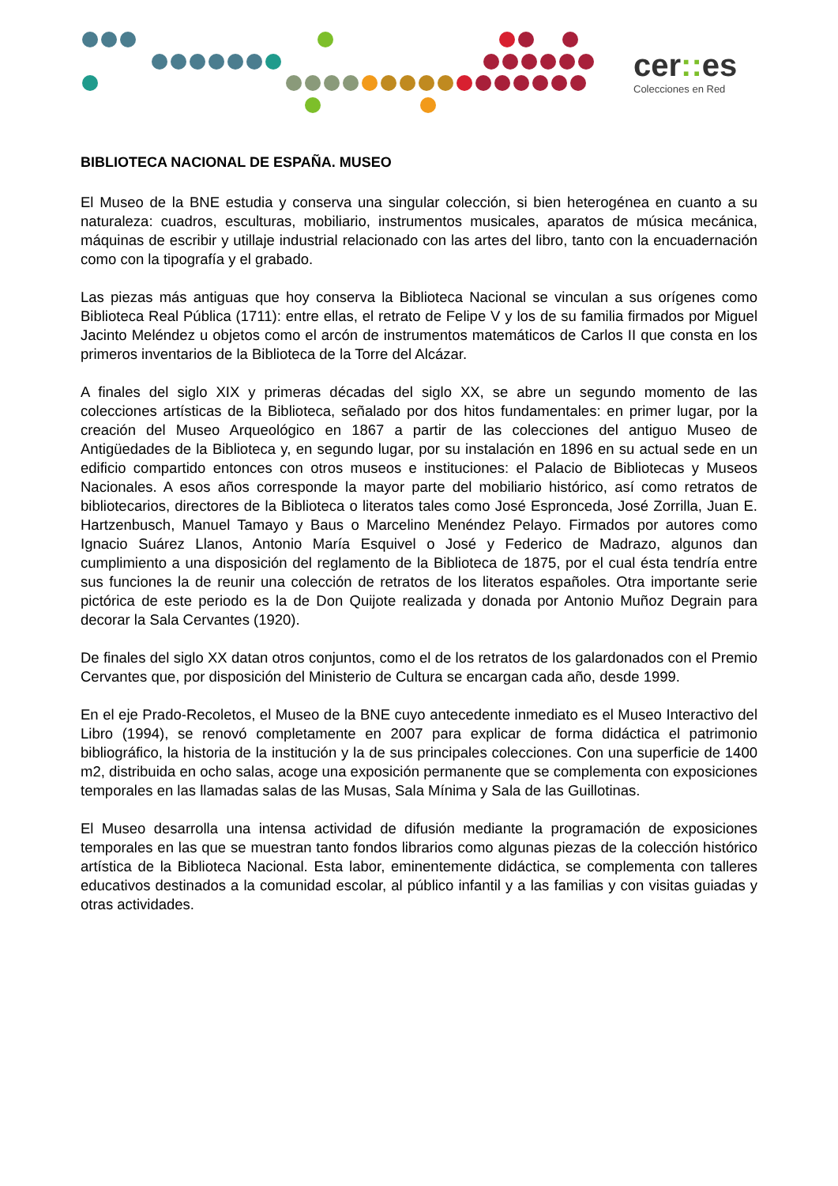cer:: es
Colecciones en Red
BIBLIOTECA NACIONAL DE ESPAÑA. MUSEO
El Museo de la BNE estudia y conserva una singular colección, si bien heterogénea en cuanto a su naturaleza: cuadros, esculturas, mobiliario, instrumentos musicales, aparatos de música mecánica, máquinas de escribir y utillaje industrial relacionado con las artes del libro, tanto con la encuadernación como con la tipografía y el grabado.
Las piezas más antiguas que hoy conserva la Biblioteca Nacional se vinculan a sus orígenes como Biblioteca Real Pública (1711): entre ellas, el retrato de Felipe V y los de su familia firmados por Miguel Jacinto Meléndez u objetos como el arcón de instrumentos matemáticos de Carlos II que consta en los primeros inventarios de la Biblioteca de la Torre del Alcázar.
A finales del siglo XIX y primeras décadas del siglo XX, se abre un segundo momento de las colecciones artísticas de la Biblioteca, señalado por dos hitos fundamentales: en primer lugar, por la creación del Museo Arqueológico en 1867 a partir de las colecciones del antiguo Museo de Antigüedades de la Biblioteca y, en segundo lugar, por su instalación en 1896 en su actual sede en un edificio compartido entonces con otros museos e instituciones: el Palacio de Bibliotecas y Museos Nacionales. A esos años corresponde la mayor parte del mobiliario histórico, así como retratos de bibliotecarios, directores de la Biblioteca o literatos tales como José Espronceda, José Zorrilla, Juan E. Hartzenbusch, Manuel Tamayo y Baus o Marcelino Menéndez Pelayo. Firmados por autores como Ignacio Suárez Llanos, Antonio María Esquivel o José y Federico de Madrazo, algunos dan cumplimiento a una disposición del reglamento de la Biblioteca de 1875, por el cual ésta tendría entre sus funciones la de reunir una colección de retratos de los literatos españoles. Otra importante serie pictórica de este periodo es la de Don Quijote realizada y donada por Antonio Muñoz Degrain para decorar la Sala Cervantes (1920).
De finales del siglo XX datan otros conjuntos, como el de los retratos de los galardonados con el Premio Cervantes que, por disposición del Ministerio de Cultura se encargan cada año, desde 1999.
En el eje Prado-Recoletos, el Museo de la BNE cuyo antecedente inmediato es el Museo Interactivo del Libro (1994), se renovó completamente en 2007 para explicar de forma didáctica el patrimonio bibliográfico, la historia de la institución y la de sus principales colecciones. Con una superficie de 1400 m2, distribuida en ocho salas, acoge una exposición permanente que se complementa con exposiciones temporales en las llamadas salas de las Musas, Sala Mínima y Sala de las Guillotinas.
El Museo desarrolla una intensa actividad de difusión mediante la programación de exposiciones temporales en las que se muestran tanto fondos librarios como algunas piezas de la colección histórico artística de la Biblioteca Nacional. Esta labor, eminentemente didáctica, se complementa con talleres educativos destinados a la comunidad escolar, al público infantil y a las familias y con visitas guiadas y otras actividades.